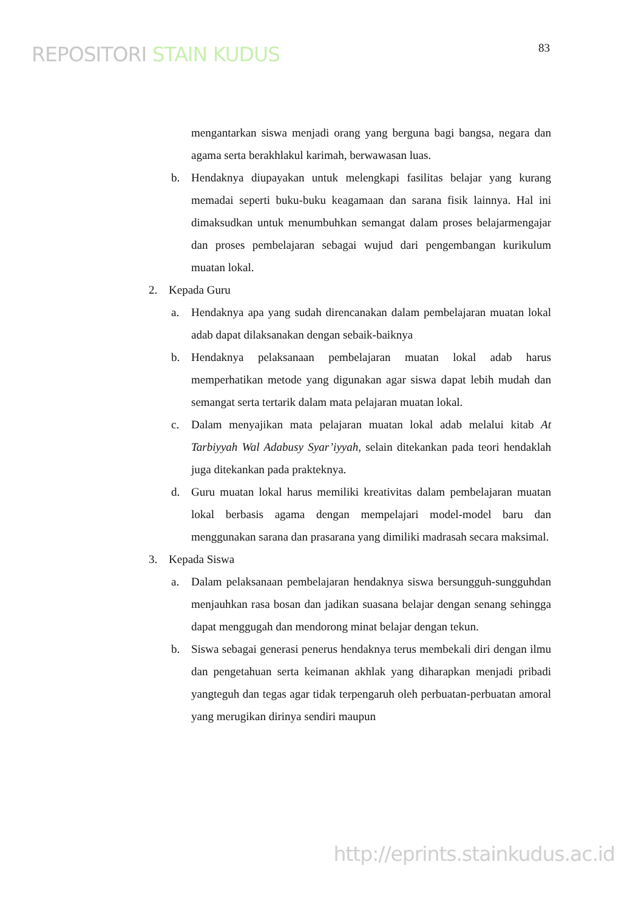REPOSITORI STAIN KUDUS
83
mengantarkan siswa menjadi orang yang berguna bagi bangsa, negara dan agama serta berakhlakul karimah, berwawasan luas.
b. Hendaknya diupayakan untuk melengkapi fasilitas belajar yang kurang memadai seperti buku-buku keagamaan dan sarana fisik lainnya. Hal ini dimaksudkan untuk menumbuhkan semangat dalam proses belajarmengajar dan proses pembelajaran sebagai wujud dari pengembangan kurikulum muatan lokal.
2. Kepada Guru
a. Hendaknya apa yang sudah direncanakan dalam pembelajaran muatan lokal adab dapat dilaksanakan dengan sebaik-baiknya
b. Hendaknya pelaksanaan pembelajaran muatan lokal adab harus memperhatikan metode yang digunakan agar siswa dapat lebih mudah dan semangat serta tertarik dalam mata pelajaran muatan lokal.
c. Dalam menyajikan mata pelajaran muatan lokal adab melalui kitab At Tarbiyyah Wal Adabusy Syar’iyyah, selain ditekankan pada teori hendaklah juga ditekankan pada prakteknya.
d. Guru muatan lokal harus memiliki kreativitas dalam pembelajaran muatan lokal berbasis agama dengan mempelajari model-model baru dan menggunakan sarana dan prasarana yang dimiliki madrasah secara maksimal.
3. Kepada Siswa
a. Dalam pelaksanaan pembelajaran hendaknya siswa bersungguh-sungguhdan menjauhkan rasa bosan dan jadikan suasana belajar dengan senang sehingga dapat menggugah dan mendorong minat belajar dengan tekun.
b. Siswa sebagai generasi penerus hendaknya terus membekali diri dengan ilmu dan pengetahuan serta keimanan akhlak yang diharapkan menjadi pribadi yangteguh dan tegas agar tidak terpengaruh oleh perbuatan-perbuatan amoral yang merugikan dirinya sendiri maupun
http://eprints.stainkudus.ac.id